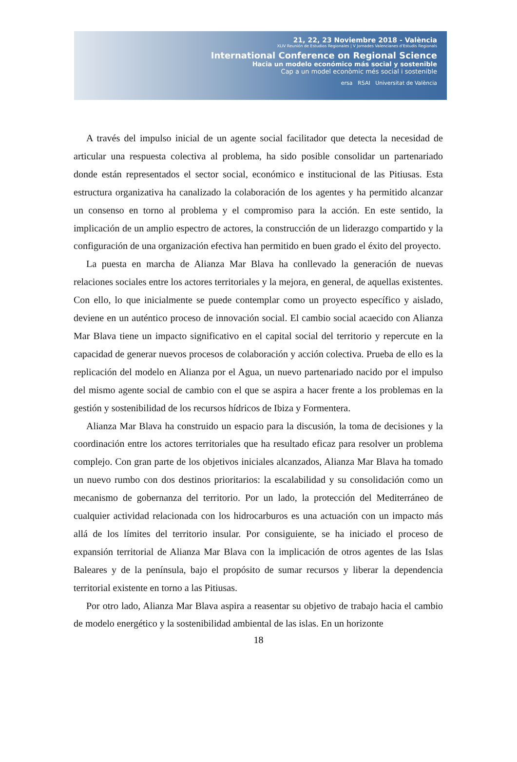21, 22, 23 Noviembre 2018 - València
XLIV Reunión de Estudios Regionales | V Jornades Valencianes d'Estudis Regionals
International Conference on Regional Science
Hacia un modelo económico más social y sostenible
Cap a un model econòmic més social i sostenible
ersa RSAI Universitat de València
A través del impulso inicial de un agente social facilitador que detecta la necesidad de articular una respuesta colectiva al problema, ha sido posible consolidar un partenariado donde están representados el sector social, económico e institucional de las Pitiusas. Esta estructura organizativa ha canalizado la colaboración de los agentes y ha permitido alcanzar un consenso en torno al problema y el compromiso para la acción. En este sentido, la implicación de un amplio espectro de actores, la construcción de un liderazgo compartido y la configuración de una organización efectiva han permitido en buen grado el éxito del proyecto.
La puesta en marcha de Alianza Mar Blava ha conllevado la generación de nuevas relaciones sociales entre los actores territoriales y la mejora, en general, de aquellas existentes. Con ello, lo que inicialmente se puede contemplar como un proyecto específico y aislado, deviene en un auténtico proceso de innovación social. El cambio social acaecido con Alianza Mar Blava tiene un impacto significativo en el capital social del territorio y repercute en la capacidad de generar nuevos procesos de colaboración y acción colectiva. Prueba de ello es la replicación del modelo en Alianza por el Agua, un nuevo partenariado nacido por el impulso del mismo agente social de cambio con el que se aspira a hacer frente a los problemas en la gestión y sostenibilidad de los recursos hídricos de Ibiza y Formentera.
Alianza Mar Blava ha construido un espacio para la discusión, la toma de decisiones y la coordinación entre los actores territoriales que ha resultado eficaz para resolver un problema complejo. Con gran parte de los objetivos iniciales alcanzados, Alianza Mar Blava ha tomado un nuevo rumbo con dos destinos prioritarios: la escalabilidad y su consolidación como un mecanismo de gobernanza del territorio. Por un lado, la protección del Mediterráneo de cualquier actividad relacionada con los hidrocarburos es una actuación con un impacto más allá de los límites del territorio insular. Por consiguiente, se ha iniciado el proceso de expansión territorial de Alianza Mar Blava con la implicación de otros agentes de las Islas Baleares y de la península, bajo el propósito de sumar recursos y liberar la dependencia territorial existente en torno a las Pitiusas.
Por otro lado, Alianza Mar Blava aspira a reasentar su objetivo de trabajo hacia el cambio de modelo energético y la sostenibilidad ambiental de las islas. En un horizonte
18